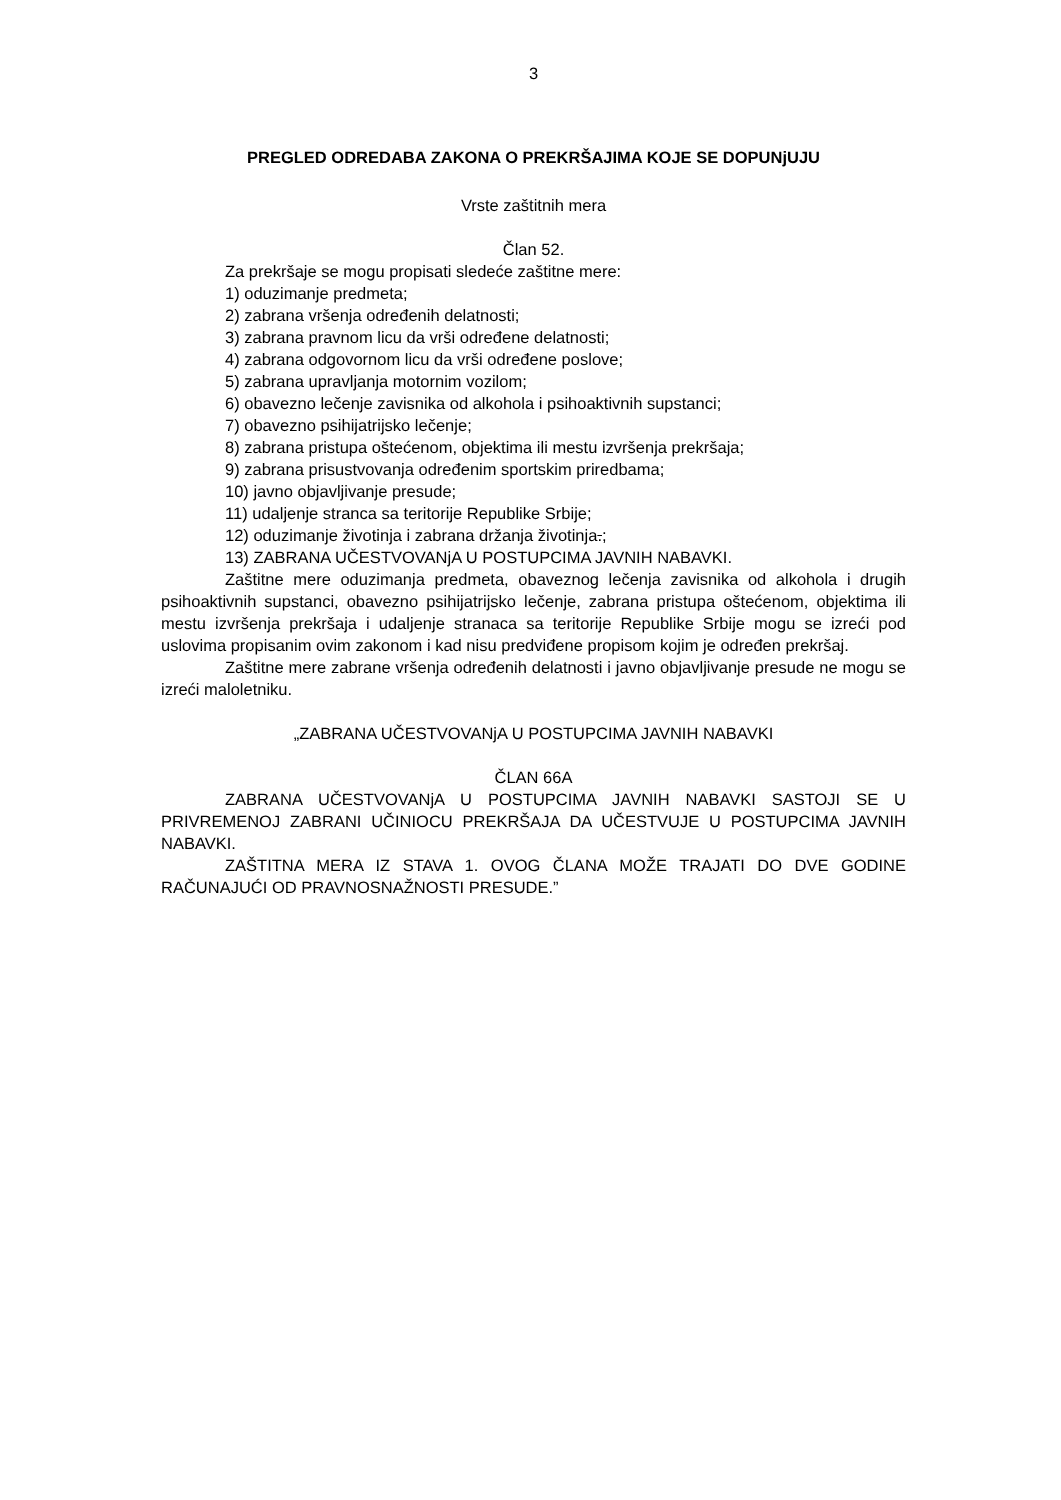3
PREGLED ODREDABA ZAKONA O PREKRŠAJIMA KOJE SE DOPUNjUJU
Vrste zaštitnih mera
Član 52.
Za prekršaje se mogu propisati sledeće zaštitne mere:
1) oduzimanje predmeta;
2) zabrana vršenja određenih delatnosti;
3) zabrana pravnom licu da vrši određene delatnosti;
4) zabrana odgovornom licu da vrši određene poslove;
5) zabrana upravljanja motornim vozilom;
6) obavezno lečenje zavisnika od alkohola i psihoaktivnih supstanci;
7) obavezno psihijatrijsko lečenje;
8) zabrana pristupa oštećenom, objektima ili mestu izvršenja prekršaja;
9) zabrana prisustvovanja određenim sportskim priredbama;
10) javno objavljivanje presude;
11) udaljenje stranca sa teritorije Republike Srbije;
12) oduzimanje životinja i zabrana držanja životinja.;
13) ZABRANA UČESTVOVANjA U POSTUPCIMA JAVNIH NABAVKI.
Zaštitne mere oduzimanja predmeta, obaveznog lečenja zavisnika od alkohola i drugih psihoaktivnih supstanci, obavezno psihijatrijsko lečenje, zabrana pristupa oštećenom, objektima ili mestu izvršenja prekršaja i udaljenje stranaca sa teritorije Republike Srbije mogu se izreći pod uslovima propisanim ovim zakonom i kad nisu predviđene propisom kojim je određen prekršaj.
Zaštitne mere zabrane vršenja određenih delatnosti i javno objavljivanje presude ne mogu se izreći maloletniku.
„ZABRANA UČESTVOVANjA U POSTUPCIMA JAVNIH NABAVKI
ČLAN 66A
ZABRANA UČESTVOVANjA U POSTUPCIMA JAVNIH NABAVKI SASTOJI SE U PRIVREMENOJ ZABRANI UČINIOCU PREKRŠAJA DA UČESTVUJE U POSTUPCIMA JAVNIH NABAVKI.
ZAŠTITNA MERA IZ STAVA 1. OVOG ČLANA MOŽE TRAJATI DO DVE GODINE RAČUNAJUĆI OD PRAVNOSNAŽNOSTI PRESUDE.”